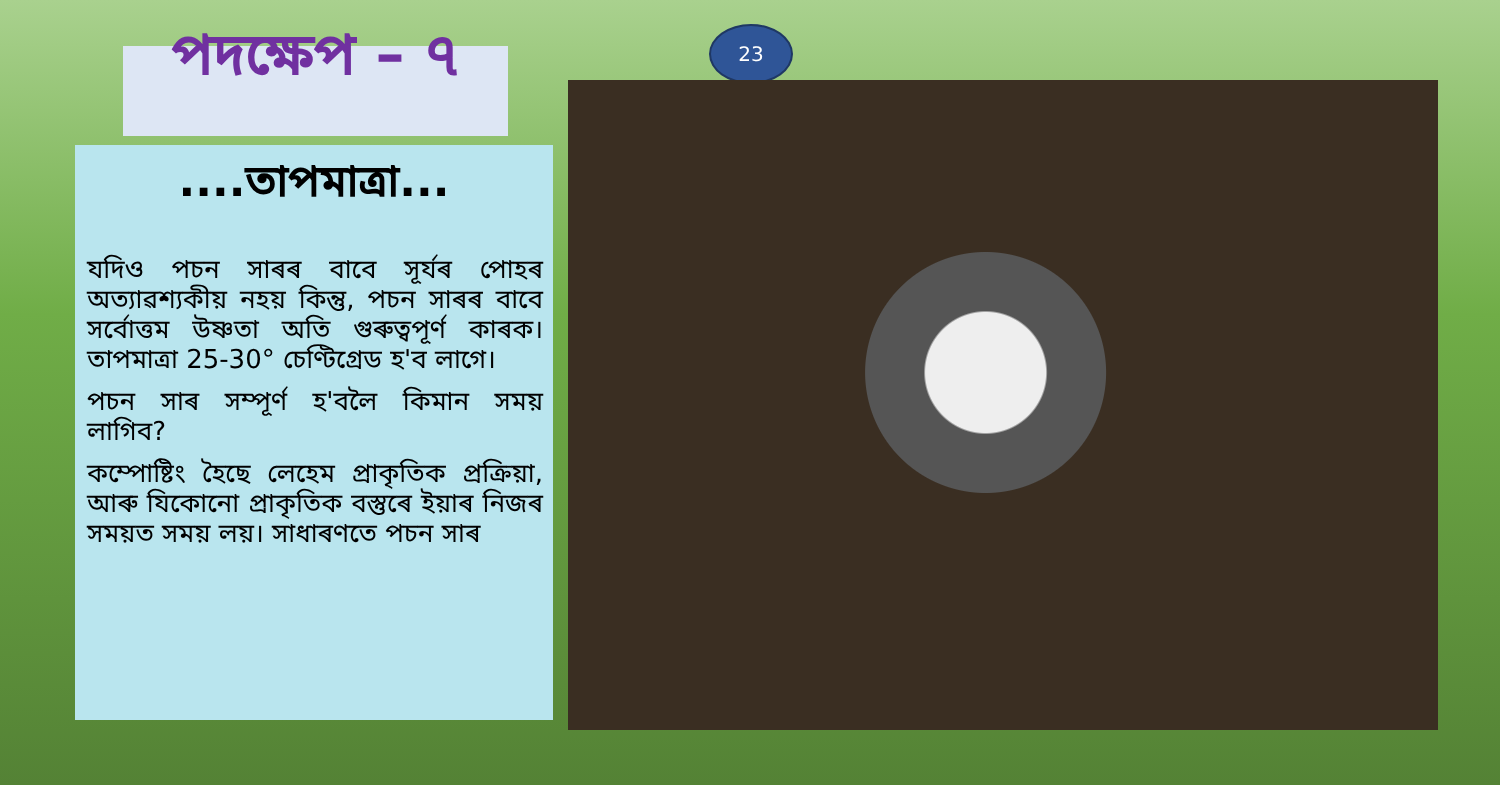পদক্ষেপ – ৭
23
....তাপমাত্ৰা...
যদিও পচন সাৰৰ বাবে সূৰ্যৰ পোহৰ অত্যাৱশ্যকীয় নহয় কিন্তু, পচন সাৰৰ বাবে সৰ্বোত্তম উষ্ণতা অতি গুৰুত্বপূৰ্ণ কাৰক। তাপমাত্ৰা 25-30° চেণ্টিগ্ৰেড হ'ব লাগে।
পচন সাৰ সম্পূৰ্ণ হ'বলৈ কিমান সময় লাগিব?
কম্পোষ্টিং হৈছে লেহেম প্ৰাকৃতিক প্ৰক্ৰিয়া, আৰু যিকোনো প্ৰাকৃতিক বস্তুৰে ইয়াৰ নিজৰ সময়ত সময় লয়। সাধাৰণতে পচন সাৰ